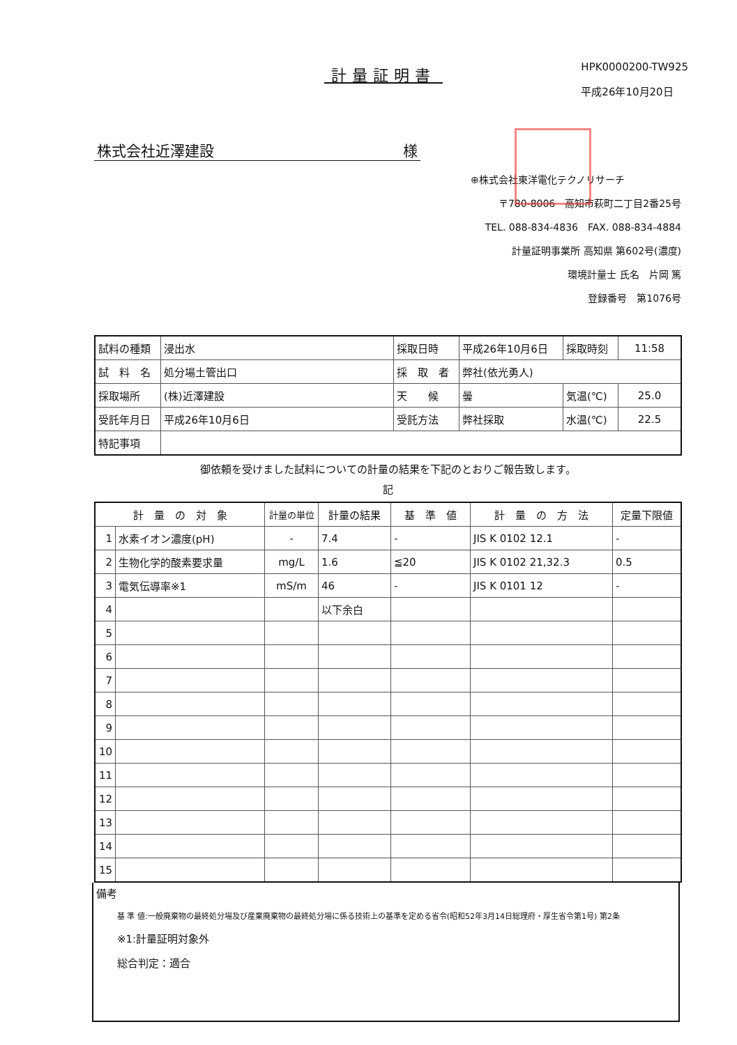計量証明書
HPK0000200-TW925
平成26年10月20日
株式会社近澤建設 様
⊕株式会社東洋電化テクノリサーチ
〒780-8006　高知市萩町二丁目2番25号
TEL. 088-834-4836　FAX. 088-834-4884
計量証明事業所 高知県 第602号(濃度)
環境計量士 氏名　片岡 篤
登録番号　第1076号
| 試料の種類 | 浸出水 | 採取日時 | 平成26年10月6日 | 採取時刻 | 11:58 |
| 試 料 名 | 処分場土管出口 | 採 取 者 | 弊社(依光勇人) | | |
| 採取場所 | (株)近澤建設 | 天 候 | 曇 | 気温(℃) | 25.0 |
| 受託年月日 | 平成26年10月6日 | 受託方法 | 弊社採取 | 水温(℃) | 22.5 |
| 特記事項 | | | | | |
御依頼を受けました試料についての計量の結果を下記のとおりご報告致します。
記
| 計 量 の 対 象 | | 計量の単位 | 計量の結果 | 基 準 値 | 計 量 の 方 法 | 定量下限値 |
| --- | --- | --- | --- | --- | --- | --- |
| 1 | 水素イオン濃度(pH) | - | 7.4 | - | JIS K 0102 12.1 | - |
| 2 | 生物化学的酸素要求量 | mg/L | 1.6 | ≦20 | JIS K 0102 21,32.3 | 0.5 |
| 3 | 電気伝導率※1 | mS/m | 46 | - | JIS K 0101 12 | - |
| 4 | | | 以下余白 | | | |
| 5 | | | | | | |
| 6 | | | | | | |
| 7 | | | | | | |
| 8 | | | | | | |
| 9 | | | | | | |
| 10 | | | | | | |
| 11 | | | | | | |
| 12 | | | | | | |
| 13 | | | | | | |
| 14 | | | | | | |
| 15 | | | | | | |
備考
基 準 値:一般廃棄物の最終処分場及び産業廃棄物の最終処分場に係る技術上の基準を定める省令(昭和52年3月14日総理府・厚生省令第1号) 第2条
※1:計量証明対象外
総合判定：適合